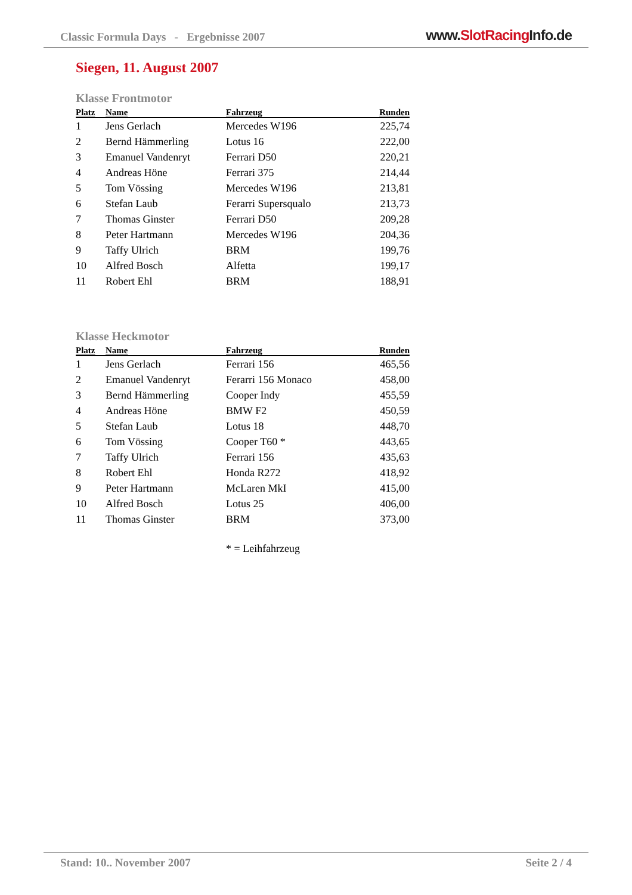Classic Formula Days - Ergebnisse 2007
www.SlotRacing Info.de
Siegen, 11. August 2007
Klasse Frontmotor
| Platz | Name | Fahrzeug | Runden |
| --- | --- | --- | --- |
| 1 | Jens Gerlach | Mercedes W196 | 225,74 |
| 2 | Bernd Hämmerling | Lotus 16 | 222,00 |
| 3 | Emanuel Vandenryt | Ferrari D50 | 220,21 |
| 4 | Andreas Höne | Ferrari 375 | 214,44 |
| 5 | Tom Vössing | Mercedes W196 | 213,81 |
| 6 | Stefan Laub | Ferarri Supersqualo | 213,73 |
| 7 | Thomas Ginster | Ferrari D50 | 209,28 |
| 8 | Peter Hartmann | Mercedes W196 | 204,36 |
| 9 | Taffy Ulrich | BRM | 199,76 |
| 10 | Alfred Bosch | Alfetta | 199,17 |
| 11 | Robert Ehl | BRM | 188,91 |
Klasse Heckmotor
| Platz | Name | Fahrzeug | Runden |
| --- | --- | --- | --- |
| 1 | Jens Gerlach | Ferrari 156 | 465,56 |
| 2 | Emanuel Vandenryt | Ferarri 156 Monaco | 458,00 |
| 3 | Bernd Hämmerling | Cooper Indy | 455,59 |
| 4 | Andreas Höne | BMW F2 | 450,59 |
| 5 | Stefan Laub | Lotus 18 | 448,70 |
| 6 | Tom Vössing | Cooper T60 * | 443,65 |
| 7 | Taffy Ulrich | Ferrari 156 | 435,63 |
| 8 | Robert Ehl | Honda R272 | 418,92 |
| 9 | Peter Hartmann | McLaren MkI | 415,00 |
| 10 | Alfred Bosch | Lotus 25 | 406,00 |
| 11 | Thomas Ginster | BRM | 373,00 |
* = Leihfahrzeug
Stand: 10.. November 2007 Seite 2 / 4